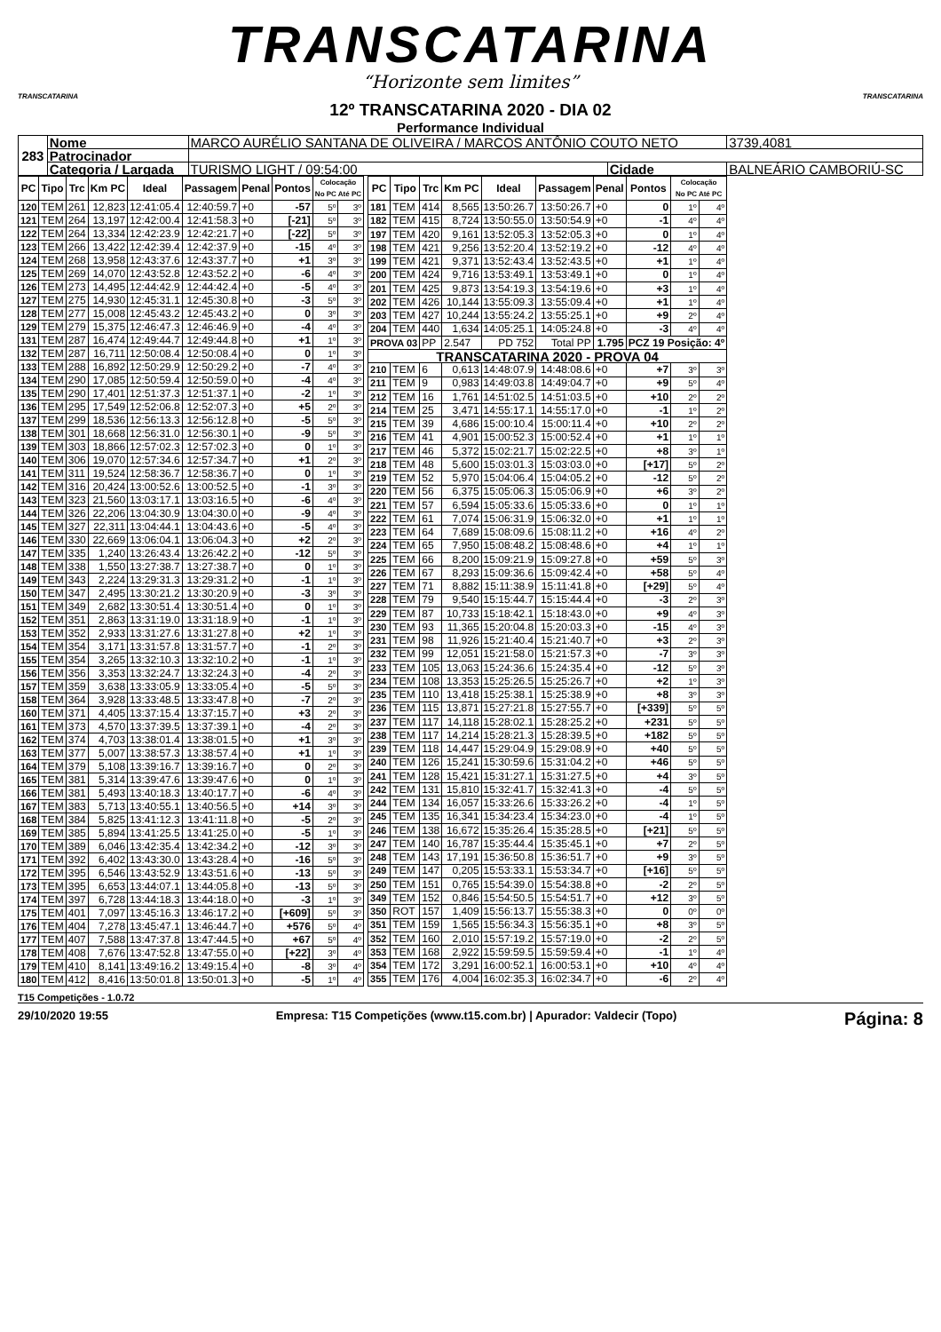TRANSCATARINA
“Horizonte sem limites”
TRANSCATARINA TRANSCATARINA
12º TRANSCATARINA 2020 - DIA 02
Performance Individual
| 283 | Nome | MARCO AURÉLIO SANTANA DE OLIVEIRA / MARCOS ANTÔNIO COUTO NETO | | | | 3739,4081 |
| | Patrocinador | | | | | |
| | Categoria / Largada | | TURISMO LIGHT / 09:54:00 | Cidade | BALNEÁRIO CAMBORIÚ-SC | |
| PC | Tipo | Trc | Km PC | Ideal | Passagem | Penal | Pontos | Colocação No PC Até PC | |
| --- | --- | --- | --- | --- | --- | --- | --- | --- | --- |
| 120 | TEM | 261 | 12,823 | 12:41:05.4 | 12:40:59.7 | +0 | -57 | 5º | 3º |
| 121 | TEM | 264 | 13,197 | 12:42:00.4 | 12:41:58.3 | +0 | [-21] | 5º | 3º |
| 122 | TEM | 264 | 13,334 | 12:42:23.9 | 12:42:21.7 | +0 | [-22] | 5º | 3º |
| 123 | TEM | 266 | 13,422 | 12:42:39.4 | 12:42:37.9 | +0 | -15 | 4º | 3º |
| 124 | TEM | 268 | 13,958 | 12:43:37.6 | 12:43:37.7 | +0 | +1 | 3º | 3º |
| 125 | TEM | 269 | 14,070 | 12:43:52.8 | 12:43:52.2 | +0 | -6 | 4º | 3º |
| 126 | TEM | 273 | 14,495 | 12:44:42.9 | 12:44:42.4 | +0 | -5 | 4º | 3º |
| 127 | TEM | 275 | 14,930 | 12:45:31.1 | 12:45:30.8 | +0 | -3 | 5º | 3º |
| 128 | TEM | 277 | 15,008 | 12:45:43.2 | 12:45:43.2 | +0 | 0 | 3º | 3º |
| 129 | TEM | 279 | 15,375 | 12:46:47.3 | 12:46:46.9 | +0 | -4 | 4º | 3º |
| 131 | TEM | 287 | 16,474 | 12:49:44.7 | 12:49:44.8 | +0 | +1 | 1º | 3º |
| 132 | TEM | 287 | 16,711 | 12:50:08.4 | 12:50:08.4 | +0 | 0 | 1º | 3º |
| 133 | TEM | 288 | 16,892 | 12:50:29.9 | 12:50:29.2 | +0 | -7 | 4º | 3º |
| 134 | TEM | 290 | 17,085 | 12:50:59.4 | 12:50:59.0 | +0 | -4 | 4º | 3º |
| 135 | TEM | 290 | 17,401 | 12:51:37.3 | 12:51:37.1 | +0 | -2 | 1º | 3º |
| 136 | TEM | 295 | 17,549 | 12:52:06.8 | 12:52:07.3 | +0 | +5 | 2º | 3º |
| 137 | TEM | 299 | 18,536 | 12:56:13.3 | 12:56:12.8 | +0 | -5 | 5º | 3º |
| 138 | TEM | 301 | 18,668 | 12:56:31.0 | 12:56:30.1 | +0 | -9 | 5º | 3º |
| 139 | TEM | 303 | 18,866 | 12:57:02.3 | 12:57:02.3 | +0 | 0 | 1º | 3º |
| 140 | TEM | 306 | 19,070 | 12:57:34.6 | 12:57:34.7 | +0 | +1 | 2º | 3º |
| 141 | TEM | 311 | 19,524 | 12:58:36.7 | 12:58:36.7 | +0 | 0 | 1º | 3º |
| 142 | TEM | 316 | 20,424 | 13:00:52.6 | 13:00:52.5 | +0 | -1 | 3º | 3º |
| 143 | TEM | 323 | 21,560 | 13:03:17.1 | 13:03:16.5 | +0 | -6 | 4º | 3º |
| 144 | TEM | 326 | 22,206 | 13:04:30.9 | 13:04:30.0 | +0 | -9 | 4º | 3º |
| 145 | TEM | 327 | 22,311 | 13:04:44.1 | 13:04:43.6 | +0 | -5 | 4º | 3º |
| 146 | TEM | 330 | 22,669 | 13:06:04.1 | 13:06:04.3 | +0 | +2 | 2º | 3º |
| 147 | TEM | 335 | 1,240 | 13:26:43.4 | 13:26:42.2 | +0 | -12 | 5º | 3º |
| 148 | TEM | 338 | 1,550 | 13:27:38.7 | 13:27:38.7 | +0 | 0 | 1º | 3º |
| 149 | TEM | 343 | 2,224 | 13:29:31.3 | 13:29:31.2 | +0 | -1 | 1º | 3º |
| 150 | TEM | 347 | 2,495 | 13:30:21.2 | 13:30:20.9 | +0 | -3 | 3º | 3º |
| 151 | TEM | 349 | 2,682 | 13:30:51.4 | 13:30:51.4 | +0 | 0 | 1º | 3º |
| 152 | TEM | 351 | 2,863 | 13:31:19.0 | 13:31:18.9 | +0 | -1 | 1º | 3º |
| 153 | TEM | 352 | 2,933 | 13:31:27.6 | 13:31:27.8 | +0 | +2 | 1º | 3º |
| 154 | TEM | 354 | 3,171 | 13:31:57.8 | 13:31:57.7 | +0 | -1 | 2º | 3º |
| 155 | TEM | 354 | 3,265 | 13:32:10.3 | 13:32:10.2 | +0 | -1 | 1º | 3º |
| 156 | TEM | 356 | 3,353 | 13:32:24.7 | 13:32:24.3 | +0 | -4 | 2º | 3º |
| 157 | TEM | 359 | 3,638 | 13:33:05.9 | 13:33:05.4 | +0 | -5 | 5º | 3º |
| 158 | TEM | 364 | 3,928 | 13:33:48.5 | 13:33:47.8 | +0 | -7 | 2º | 3º |
| 160 | TEM | 371 | 4,405 | 13:37:15.4 | 13:37:15.7 | +0 | +3 | 2º | 3º |
| 161 | TEM | 373 | 4,570 | 13:37:39.5 | 13:37:39.1 | +0 | -4 | 2º | 3º |
| 162 | TEM | 374 | 4,703 | 13:38:01.4 | 13:38:01.5 | +0 | +1 | 3º | 3º |
| 163 | TEM | 377 | 5,007 | 13:38:57.3 | 13:38:57.4 | +0 | +1 | 1º | 3º |
| 164 | TEM | 379 | 5,108 | 13:39:16.7 | 13:39:16.7 | +0 | 0 | 2º | 3º |
| 165 | TEM | 381 | 5,314 | 13:39:47.6 | 13:39:47.6 | +0 | 0 | 1º | 3º |
| 166 | TEM | 381 | 5,493 | 13:40:18.3 | 13:40:17.7 | +0 | -6 | 4º | 3º |
| 167 | TEM | 383 | 5,713 | 13:40:55.1 | 13:40:56.5 | +0 | +14 | 3º | 3º |
| 168 | TEM | 384 | 5,825 | 13:41:12.3 | 13:41:11.8 | +0 | -5 | 2º | 3º |
| 169 | TEM | 385 | 5,894 | 13:41:25.5 | 13:41:25.0 | +0 | -5 | 1º | 3º |
| 170 | TEM | 389 | 6,046 | 13:42:35.4 | 13:42:34.2 | +0 | -12 | 3º | 3º |
| 171 | TEM | 392 | 6,402 | 13:43:30.0 | 13:43:28.4 | +0 | -16 | 5º | 3º |
| 172 | TEM | 395 | 6,546 | 13:43:52.9 | 13:43:51.6 | +0 | -13 | 5º | 3º |
| 173 | TEM | 395 | 6,653 | 13:44:07.1 | 13:44:05.8 | +0 | -13 | 5º | 3º |
| 174 | TEM | 397 | 6,728 | 13:44:18.3 | 13:44:18.0 | +0 | -3 | 1º | 3º |
| 175 | TEM | 401 | 7,097 | 13:45:16.3 | 13:46:17.2 | +0 | [+609] | 5º | 3º |
| 176 | TEM | 404 | 7,278 | 13:45:47.1 | 13:46:44.7 | +0 | +576 | 5º | 4º |
| 177 | TEM | 407 | 7,588 | 13:47:37.8 | 13:47:44.5 | +0 | +67 | 5º | 4º |
| 178 | TEM | 408 | 7,676 | 13:47:52.8 | 13:47:55.0 | +0 | [+22] | 3º | 4º |
| 179 | TEM | 410 | 8,141 | 13:49:16.2 | 13:49:15.4 | +0 | -8 | 3º | 4º |
| 180 | TEM | 412 | 8,416 | 13:50:01.8 | 13:50:01.3 | +0 | -5 | 1º | 4º |
| PC | Tipo | Trc | Km PC | Ideal | Passagem | Penal | Pontos | Colocação No PC Até PC | |
| --- | --- | --- | --- | --- | --- | --- | --- | --- | --- |
| 181 | TEM | 414 | 8,565 | 13:50:26.7 | 13:50:26.7 | +0 | 0 | 1º | 4º |
| 182 | TEM | 415 | 8,724 | 13:50:55.0 | 13:50:54.9 | +0 | -1 | 4º | 4º |
| 197 | TEM | 420 | 9,161 | 13:52:05.3 | 13:52:05.3 | +0 | 0 | 1º | 4º |
| 198 | TEM | 421 | 9,256 | 13:52:20.4 | 13:52:19.2 | +0 | -12 | 4º | 4º |
| 199 | TEM | 421 | 9,371 | 13:52:43.4 | 13:52:43.5 | +0 | +1 | 1º | 4º |
| 200 | TEM | 424 | 9,716 | 13:53:49.1 | 13:53:49.1 | +0 | 0 | 1º | 4º |
| 201 | TEM | 425 | 9,873 | 13:54:19.3 | 13:54:19.6 | +0 | +3 | 1º | 4º |
| 202 | TEM | 426 | 10,144 | 13:55:09.3 | 13:55:09.4 | +0 | +1 | 1º | 4º |
| 203 | TEM | 427 | 10,244 | 13:55:24.2 | 13:55:25.1 | +0 | +9 | 2º | 4º |
| 204 | TEM | 440 | 1,634 | 14:05:25.1 | 14:05:24.8 | +0 | -3 | 4º | 4º |
| PROVA 03 | | PP | 2.547 | PD 752 | Total PP | 1.795 | PCZ 19 Posição: 4º | | |
| TRANSCATARINA 2020 - PROVA 04 | | | | | | | | | |
| 210 | TEM | 6 | 0,613 | 14:48:07.9 | 14:48:08.6 | +0 | +7 | 3º | 3º |
| 211 | TEM | 9 | 0,983 | 14:49:03.8 | 14:49:04.7 | +0 | +9 | 5º | 4º |
| 212 | TEM | 16 | 1,761 | 14:51:02.5 | 14:51:03.5 | +0 | +10 | 2º | 2º |
| 214 | TEM | 25 | 3,471 | 14:55:17.1 | 14:55:17.0 | +0 | -1 | 1º | 2º |
| 215 | TEM | 39 | 4,686 | 15:00:10.4 | 15:00:11.4 | +0 | +10 | 2º | 2º |
| 216 | TEM | 41 | 4,901 | 15:00:52.3 | 15:00:52.4 | +0 | +1 | 1º | 1º |
| 217 | TEM | 46 | 5,372 | 15:02:21.7 | 15:02:22.5 | +0 | +8 | 3º | 1º |
| 218 | TEM | 48 | 5,600 | 15:03:01.3 | 15:03:03.0 | +0 | [+17] | 5º | 2º |
| 219 | TEM | 52 | 5,970 | 15:04:06.4 | 15:04:05.2 | +0 | -12 | 5º | 2º |
| 220 | TEM | 56 | 6,375 | 15:05:06.3 | 15:05:06.9 | +0 | +6 | 3º | 2º |
| 221 | TEM | 57 | 6,594 | 15:05:33.6 | 15:05:33.6 | +0 | 0 | 1º | 1º |
| 222 | TEM | 61 | 7,074 | 15:06:31.9 | 15:06:32.0 | +0 | +1 | 1º | 1º |
| 223 | TEM | 64 | 7,689 | 15:08:09.6 | 15:08:11.2 | +0 | +16 | 4º | 2º |
| 224 | TEM | 65 | 7,950 | 15:08:48.2 | 15:08:48.6 | +0 | +4 | 1º | 1º |
| 225 | TEM | 66 | 8,200 | 15:09:21.9 | 15:09:27.8 | +0 | +59 | 5º | 3º |
| 226 | TEM | 67 | 8,293 | 15:09:36.6 | 15:09:42.4 | +0 | +58 | 5º | 4º |
| 227 | TEM | 71 | 8,882 | 15:11:38.9 | 15:11:41.8 | +0 | [+29] | 5º | 4º |
| 228 | TEM | 79 | 9,540 | 15:15:44.7 | 15:15:44.4 | +0 | -3 | 2º | 3º |
| 229 | TEM | 87 | 10,733 | 15:18:42.1 | 15:18:43.0 | +0 | +9 | 4º | 3º |
| 230 | TEM | 93 | 11,365 | 15:20:04.8 | 15:20:03.3 | +0 | -15 | 4º | 3º |
| 231 | TEM | 98 | 11,926 | 15:21:40.4 | 15:21:40.7 | +0 | +3 | 2º | 3º |
| 232 | TEM | 99 | 12,051 | 15:21:58.0 | 15:21:57.3 | +0 | -7 | 3º | 3º |
| 233 | TEM | 105 | 13,063 | 15:24:36.6 | 15:24:35.4 | +0 | -12 | 5º | 3º |
| 234 | TEM | 108 | 13,353 | 15:25:26.5 | 15:25:26.7 | +0 | +2 | 1º | 3º |
| 235 | TEM | 110 | 13,418 | 15:25:38.1 | 15:25:38.9 | +0 | +8 | 3º | 3º |
| 236 | TEM | 115 | 13,871 | 15:27:21.8 | 15:27:55.7 | +0 | [+339] | 5º | 5º |
| 237 | TEM | 117 | 14,118 | 15:28:02.1 | 15:28:25.2 | +0 | +231 | 5º | 5º |
| 238 | TEM | 117 | 14,214 | 15:28:21.3 | 15:28:39.5 | +0 | +182 | 5º | 5º |
| 239 | TEM | 118 | 14,447 | 15:29:04.9 | 15:29:08.9 | +0 | +40 | 5º | 5º |
| 240 | TEM | 126 | 15,241 | 15:30:59.6 | 15:31:04.2 | +0 | +46 | 5º | 5º |
| 241 | TEM | 128 | 15,421 | 15:31:27.1 | 15:31:27.5 | +0 | +4 | 3º | 5º |
| 242 | TEM | 131 | 15,810 | 15:32:41.7 | 15:32:41.3 | +0 | -4 | 5º | 5º |
| 244 | TEM | 134 | 16,057 | 15:33:26.6 | 15:33:26.2 | +0 | -4 | 1º | 5º |
| 245 | TEM | 135 | 16,341 | 15:34:23.4 | 15:34:23.0 | +0 | -4 | 1º | 5º |
| 246 | TEM | 138 | 16,672 | 15:35:26.4 | 15:35:28.5 | +0 | [+21] | 5º | 5º |
| 247 | TEM | 140 | 16,787 | 15:35:44.4 | 15:35:45.1 | +0 | +7 | 2º | 5º |
| 248 | TEM | 143 | 17,191 | 15:36:50.8 | 15:36:51.7 | +0 | +9 | 3º | 5º |
| 249 | TEM | 147 | 0,205 | 15:53:33.1 | 15:53:34.7 | +0 | [+16] | 5º | 5º |
| 250 | TEM | 151 | 0,765 | 15:54:39.0 | 15:54:38.8 | +0 | -2 | 2º | 5º |
| 349 | TEM | 152 | 0,846 | 15:54:50.5 | 15:54:51.7 | +0 | +12 | 3º | 5º |
| 350 | ROT | 157 | 1,409 | 15:56:13.7 | 15:55:38.3 | +0 | 0 | 0º | 0º |
| 351 | TEM | 159 | 1,565 | 15:56:34.3 | 15:56:35.1 | +0 | +8 | 3º | 5º |
| 352 | TEM | 160 | 2,010 | 15:57:19.2 | 15:57:19.0 | +0 | -2 | 2º | 5º |
| 353 | TEM | 168 | 2,922 | 15:59:59.5 | 15:59:59.4 | +0 | -1 | 1º | 4º |
| 354 | TEM | 172 | 3,291 | 16:00:52.1 | 16:00:53.1 | +0 | +10 | 4º | 4º |
| 355 | TEM | 176 | 4,004 | 16:02:35.3 | 16:02:34.7 | +0 | -6 | 2º | 4º |
T15 Competições - 1.0.72
29/10/2020 19:55 Empresa: T15 Competições (www.t15.com.br) | Apurador: Valdecir (Topo) Página: 8